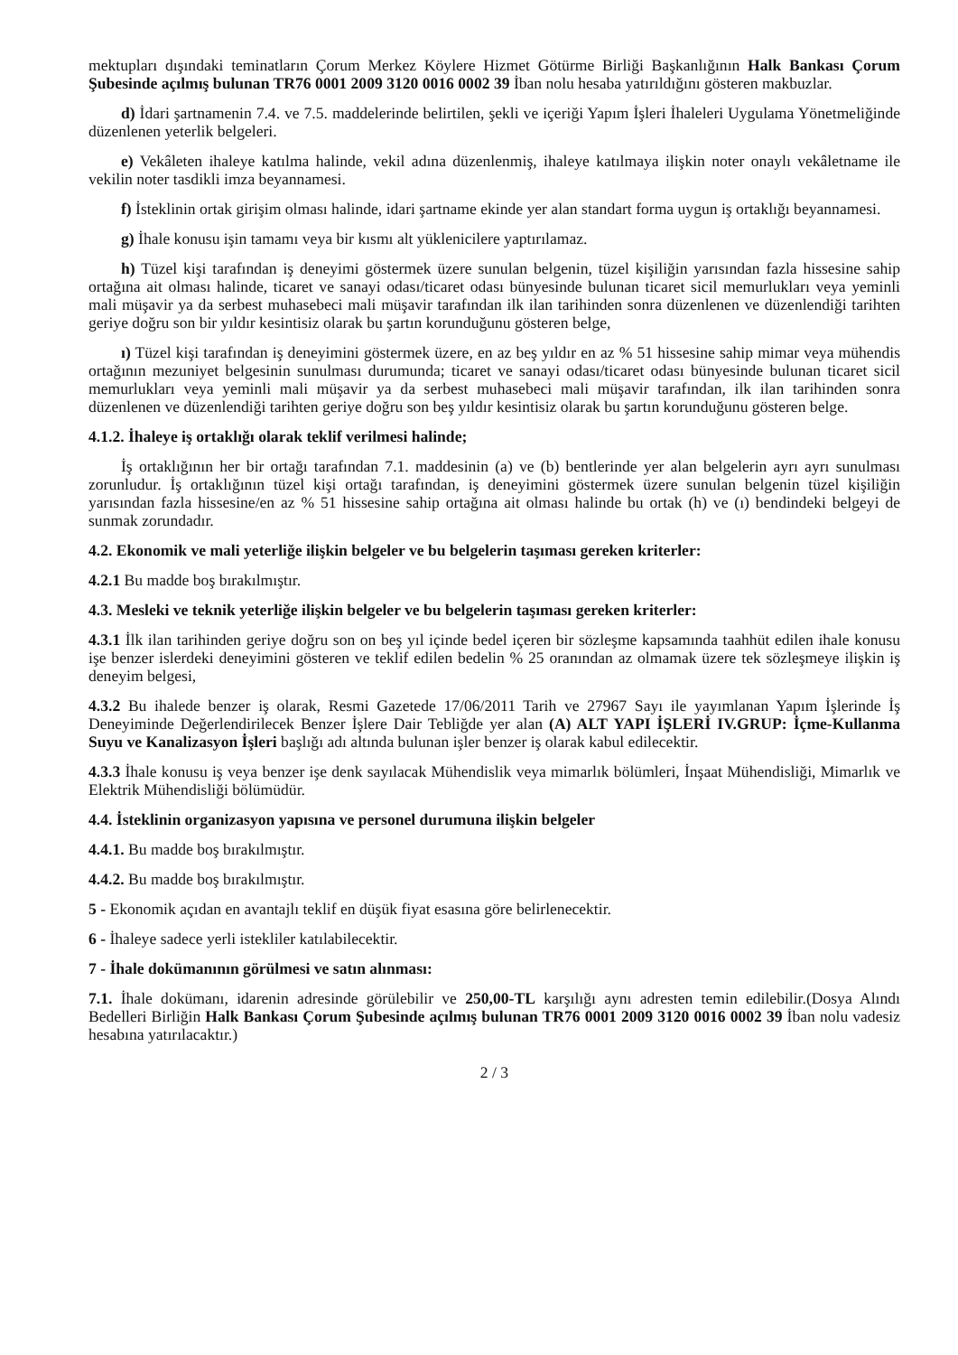mektupları dışındaki teminatların Çorum Merkez Köylere Hizmet Götürme Birliği Başkanlığının Halk Bankası Çorum Şubesinde açılmış bulunan TR76 0001 2009 3120 0016 0002 39 İban nolu hesaba yatırıldığını gösteren makbuzlar.
d) İdari şartnamenin 7.4. ve 7.5. maddelerinde belirtilen, şekli ve içeriği Yapım İşleri İhaleleri Uygulama Yönetmeliğinde düzenlenen yeterlik belgeleri.
e) Vekâleten ihaleye katılma halinde, vekil adına düzenlenmiş, ihaleye katılmaya ilişkin noter onaylı vekâletname ile vekilin noter tasdikli imza beyannamesi.
f) İsteklinin ortak girişim olması halinde, idari şartname ekinde yer alan standart forma uygun iş ortaklığı beyannamesi.
g) İhale konusu işin tamamı veya bir kısmı alt yüklenicilere yaptırılamaz.
h) Tüzel kişi tarafından iş deneyimi göstermek üzere sunulan belgenin, tüzel kişiliğin yarısından fazla hissesine sahip ortağına ait olması halinde, ticaret ve sanayi odası/ticaret odası bünyesinde bulunan ticaret sicil memurlukları veya yeminli mali müşavir ya da serbest muhasebeci mali müşavir tarafından ilk ilan tarihinden sonra düzenlenen ve düzenlendiği tarihten geriye doğru son bir yıldır kesintisiz olarak bu şartın korunduğunu gösteren belge,
ı) Tüzel kişi tarafından iş deneyimini göstermek üzere, en az beş yıldır en az % 51 hissesine sahip mimar veya mühendis ortağının mezuniyet belgesinin sunulması durumunda; ticaret ve sanayi odası/ticaret odası bünyesinde bulunan ticaret sicil memurlukları veya yeminli mali müşavir ya da serbest muhasebeci mali müşavir tarafından, ilk ilan tarihinden sonra düzenlenen ve düzenlendiği tarihten geriye doğru son beş yıldır kesintisiz olarak bu şartın korunduğunu gösteren belge.
4.1.2. İhaleye iş ortaklığı olarak teklif verilmesi halinde;
İş ortaklığının her bir ortağı tarafından 7.1. maddesinin (a) ve (b) bentlerinde yer alan belgelerin ayrı ayrı sunulması zorunludur. İş ortaklığının tüzel kişi ortağı tarafından, iş deneyimini göstermek üzere sunulan belgenin tüzel kişiliğin yarısından fazla hissesine/en az % 51 hissesine sahip ortağına ait olması halinde bu ortak (h) ve (ı) bendindeki belgeyi de sunmak zorundadır.
4.2. Ekonomik ve mali yeterliğe ilişkin belgeler ve bu belgelerin taşıması gereken kriterler:
4.2.1 Bu madde boş bırakılmıştır.
4.3. Mesleki ve teknik yeterliğe ilişkin belgeler ve bu belgelerin taşıması gereken kriterler:
4.3.1 İlk ilan tarihinden geriye doğru son on beş yıl içinde bedel içeren bir sözleşme kapsamında taahhüt edilen ihale konusu işe benzer islerdeki deneyimini gösteren ve teklif edilen bedelin % 25 oranından az olmamak üzere tek sözleşmeye ilişkin iş deneyim belgesi,
4.3.2 Bu ihalede benzer iş olarak, Resmi Gazetede 17/06/2011 Tarih ve 27967 Sayı ile yayımlanan Yapım İşlerinde İş Deneyiminde Değerlendirilecek Benzer İşlere Dair Tebliğde yer alan (A) ALT YAPI İŞLERİ IV.GRUP: İçme-Kullanma Suyu ve Kanalizasyon İşleri başlığı adı altında bulunan işler benzer iş olarak kabul edilecektir.
4.3.3 İhale konusu iş veya benzer işe denk sayılacak Mühendislik veya mimarlık bölümleri, İnşaat Mühendisliği, Mimarlık ve Elektrik Mühendisliği bölümüdür.
4.4. İsteklinin organizasyon yapısına ve personel durumuna ilişkin belgeler
4.4.1. Bu madde boş bırakılmıştır.
4.4.2. Bu madde boş bırakılmıştır.
5 - Ekonomik açıdan en avantajlı teklif en düşük fiyat esasına göre belirlenecektir.
6 - İhaleye sadece yerli istekliler katılabilecektir.
7 - İhale dokümanının görülmesi ve satın alınması:
7.1. İhale dokümanı, idarenin adresinde görülebilir ve 250,00-TL karşılığı aynı adresten temin edilebilir.(Dosya Alındı Bedelleri Birliğin Halk Bankası Çorum Şubesinde açılmış bulunan TR76 0001 2009 3120 0016 0002 39 İban nolu vadesiz hesabına yatırılacaktır.)
2 / 3